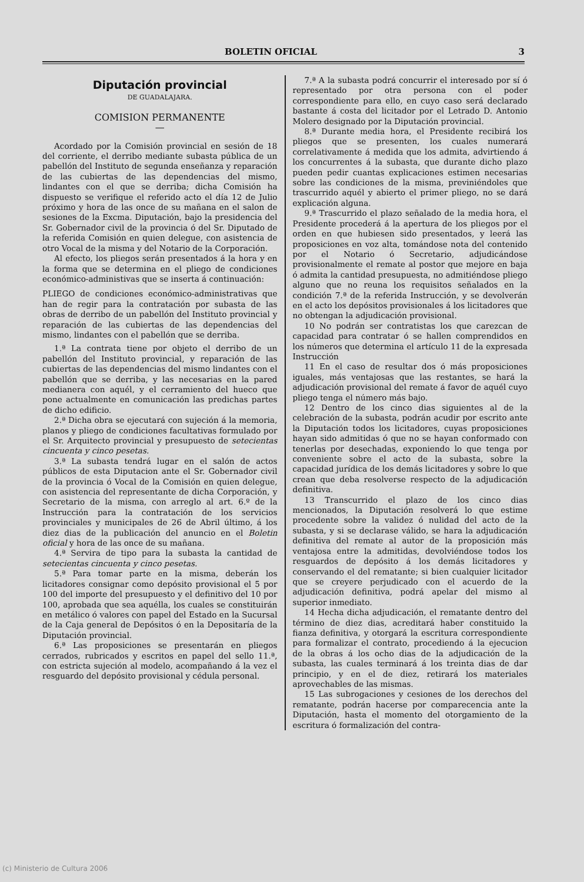BOLETIN OFICIAL 3
Diputación provincial
DE GUADALAJARA.
COMISION PERMANENTE
—
Acordado por la Comisión provincial en sesión de 18 del corriente, el derribo mediante subasta pública de un pabellón del Instituto de segunda enseñanza y reparación de las cubiertas de las dependencias del mismo, lindantes con el que se derriba; dicha Comisión ha dispuesto se verifique el referido acto el día 12 de Julio próximo y hora de las once de su mañana en el salon de sesiones de la Excma. Diputación, bajo la presidencia del Sr. Gobernador civil de la provincia ó del Sr. Diputado de la referida Comisión en quien delegue, con asistencia de otro Vocal de la misma y del Notario de la Corporación.
Al efecto, los pliegos serán presentados á la hora y en la forma que se determina en el pliego de condiciones económico-administivas que se inserta á continuación:
PLIEGO de condiciones económico-administrativas que han de regir para la contratación por subasta de las obras de derribo de un pabellón del Instituto provincial y reparación de las cubiertas de las dependencias del mismo, lindantes con el pabellón que se derriba.
1.ª La contrata tiene por objeto el derribo de un pabellón del Instituto provincial, y reparación de las cubiertas de las dependencias del mismo lindantes con el pabellón que se derriba, y las necesarias en la pared medianera con aquél, y el cerramiento del hueco que pone actualmente en comunicación las predichas partes de dicho edificio.
2.ª Dicha obra se ejecutará con sujeción á la memoria, planos y pliego de condiciones facultativas formulado por el Sr. Arquitecto provincial y presupuesto de setecientas cincuenta y cinco pesetas.
3.ª La subasta tendrá lugar en el salón de actos públicos de esta Diputacion ante el Sr. Gobernador civil de la provincia ó Vocal de la Comisión en quien delegue, con asistencia del representante de dicha Corporación, y Secretario de la misma, con arreglo al art. 6.º de la Instrucción para la contratación de los servicios provinciales y municipales de 26 de Abril último, á los diez dias de la publicación del anuncio en el Boletin oficial y hora de las once de su mañana.
4.ª Servira de tipo para la subasta la cantidad de setecientas cincuenta y cinco pesetas.
5.ª Para tomar parte en la misma, deberán los licitadores consignar como depósito provisional el 5 por 100 del importe del presupuesto y el definitivo del 10 por 100, aprobada que sea aquélla, los cuales se constituirán en metálico ó valores con papel del Estado en la Sucursal de la Caja general de Depósitos ó en la Depositaría de la Diputación provincial.
6.ª Las proposiciones se presentarán en pliegos cerrados, rubricados y escritos en papel del sello 11.ª, con estricta sujeción al modelo, acompañando á la vez el resguardo del depósito provisional y cédula personal.
7.ª A la subasta podrá concurrir el interesado por sí ó representado por otra persona con el poder correspondiente para ello, en cuyo caso será declarado bastante á costa del licitador por el Letrado D. Antonio Molero designado por la Diputación provincial.
8.ª Durante media hora, el Presidente recibirá los pliegos que se presenten, los cuales numerará correlativamente á medida que los admita, advirtiendo á los concurrentes á la subasta, que durante dicho plazo pueden pedir cuantas explicaciones estimen necesarias sobre las condiciones de la misma, previniéndoles que trascurrido aquél y abierto el primer pliego, no se dará explicación alguna.
9.ª Trascurrido el plazo señalado de la media hora, el Presidente procederá á la apertura de los pliegos por el orden en que hubiesen sido presentados, y leerá las proposiciones en voz alta, tomándose nota del contenido por el Notario ó Secretario, adjudicándose provisionalmente el remate al postor que mejore en baja ó admita la cantidad presupuesta, no admitiéndose pliego alguno que no reuna los requisitos señalados en la condición 7.ª de la referida Instrucción, y se devolverán en el acto los depósitos provisionales á los licitadores que no obtengan la adjudicación provisional.
10 No podrán ser contratistas los que carezcan de capacidad para contratar ó se hallen comprendidos en los números que determina el artículo 11 de la expresada Instrucción
11 En el caso de resultar dos ó más proposiciones iguales, más ventajosas que las restantes, se hará la adjudicación provisional del remate á favor de aquél cuyo pliego tenga el número más bajo.
12 Dentro de los cinco dias siguientes al de la celebración de la subasta, podrán acudir por escrito ante la Diputación todos los licitadores, cuyas proposiciones hayan sido admitidas ó que no se hayan conformado con tenerlas por desechadas, exponiendo lo que tenga por conveniente sobre el acto de la subasta, sobre la capacidad jurídica de los demás licitadores y sobre lo que crean que deba resolverse respecto de la adjudicación definitiva.
13 Transcurrido el plazo de los cinco dias mencionados, la Diputación resolverá lo que estime procedente sobre la validez ó nulidad del acto de la subasta, y si se declarase válido, se hara la adjudicación definitiva del remate al autor de la proposición más ventajosa entre la admitidas, devolviéndose todos los resguardos de depósito á los demás licitadores y conservando el del rematante; si bien cualquier licitador que se creyere perjudicado con el acuerdo de la adjudicación definitiva, podrá apelar del mismo al superior inmediato.
14 Hecha dicha adjudicación, el rematante dentro del término de diez dias, acreditará haber constituido la fianza definitiva, y otorgará la escritura correspondiente para formalizar el contrato, procediendo á la ejecucion de la obras á los ocho dias de la adjudicación de la subasta, las cuales terminará á los treinta dias de dar principio, y en el de diez, retirará los materiales aprovechables de las mismas.
15 Las subrogaciones y cesiones de los derechos del rematante, podrán hacerse por comparecencia ante la Diputación, hasta el momento del otorgamiento de la escritura ó formalización del contra-
(c) Ministerio de Cultura 2006